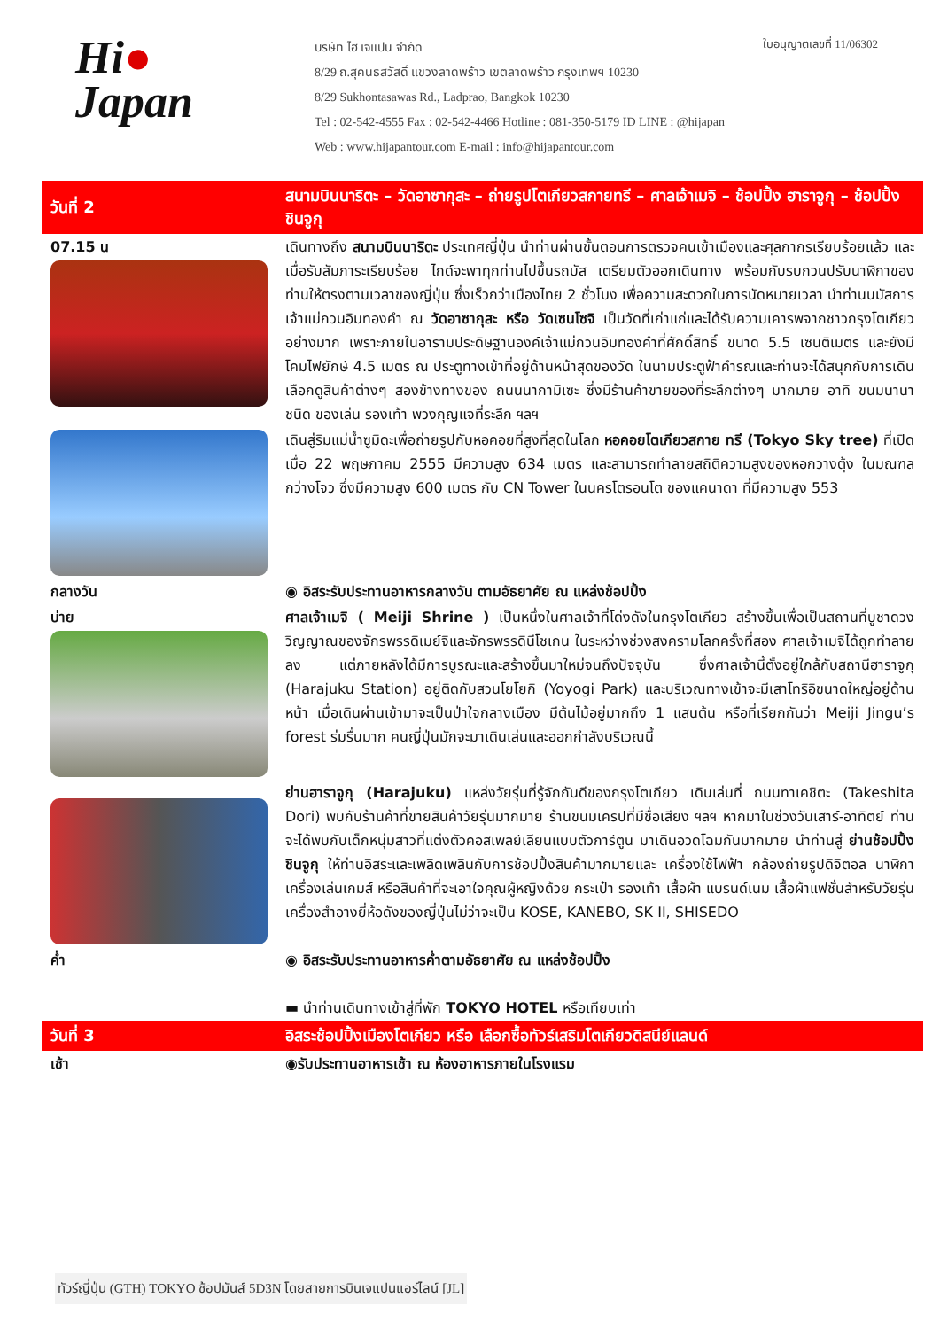Hi●
Japan
บริษัท ไฮ เจแปน จำกัด
8/29 ถ.สุคนธสวัสดิ์ แขวงลาดพร้าว เขตลาดพร้าว กรุงเทพฯ 10230
8/29 Sukhontasawas Rd., Ladprao, Bangkok 10230
Tel : 02-542-4555 Fax : 02-542-4466 Hotline : 081-350-5179 ID LINE : @hijapan
Web : www.hijapantour.com E-mail : info@hijapantour.com
ใบอนุญาตเลขที่ 11/06302
| วันที่ 2 | สนามบินนาริตะ – วัดอาซากุสะ – ถ่ายรูปโตเกียวสกายทรี – ศาลเจ้าเมจิ – ช้อปปิ้ง ฮาราจูกุ – ช้อปปิ้งชินจูกุ |
| 07.15 น | เดินทางถึง สนามบินนาริตะ ประเทศญี่ปุ่น นำท่านผ่านขั้นตอนการตรวจคนเข้าเมืองและศุลกากรเรียบร้อยแล้ว และเมื่อรับสัมภาระเรียบร้อย ไกด์จะพาทุกท่านไปขึ้นรถบัส เตรียมตัวออกเดินทาง พร้อมกับรบกวนปรับนาฬิกาของท่านให้ตรงตามเวลาของญี่ปุ่น ซึ่งเร็วกว่าเมืองไทย 2 ชั่วโมง เพื่อความสะดวกในการนัดหมายเวลา นำท่านนมัสการเจ้าแม่กวนอิมทองคำ ณ วัดอาซากุสะ หรือ วัดเซนโซจิ เป็นวัดที่เก่าแก่และได้รับความเคารพจากชาวกรุงโตเกียวอย่างมาก เพราะภายในอารามประดิษฐานองค์เจ้าแม่กวนอิมทองคำที่ศักดิ์สิทธิ์ ขนาด 5.5 เซนติเมตร และยังมี โคมไฟยักษ์ 4.5 เมตร ณ ประตูทางเข้าที่อยู่ด้านหน้าสุดของวัด ในนามประตูฟ้าคำรณและท่านจะได้สนุกกับการเดินเลือกดูสินค้าต่างๆ สองข้างทางของ ถนนนากามิเซะ ซึ่งมีร้านค้าขายของที่ระลึกต่างๆ มากมาย อาทิ ขนมนานาชนิด ของเล่น รองเท้า พวงกุญแจที่ระลึก ฯลฯ |
| | เดินสู่ริมแม่น้ำซูมิดะเพื่อถ่ายรูปกับหอคอยที่สูงที่สุดในโลก หอคอยโตเกียวสกาย ทรี (Tokyo Sky tree) ที่เปิดเมื่อ 22 พฤษภาคม 2555 มีความสูง 634 เมตร และสามารถทำลายสถิติความสูงของหอกวางตุ้ง ในมณฑลกว่างโจว ซึ่งมีความสูง 600 เมตร กับ CN Tower ในนครโตรอนโต ของแคนาดา ที่มีความสูง 553 |
| กลางวัน | ◉ อิสระรับประทานอาหารกลางวัน ตามอัธยาศัย ณ แหล่งช้อปปิ้ง |
| บ่าย | ศาลเจ้าเมจิ ( Meiji Shrine ) เป็นหนึ่งในศาลเจ้าที่โด่งดังในกรุงโตเกียว สร้างขึ้นเพื่อเป็นสถานที่บูชาดวงวิญญาณของจักรพรรดิเมย์จิและจักรพรรดินีโชเกน ในระหว่างช่วงสงครามโลกครั้งที่สอง ศาลเจ้าเมจิได้ถูกทำลายลง แต่ภายหลังได้มีการบูรณะและสร้างขึ้นมาใหม่จนถึงปัจจุบัน ซึ่งศาลเจ้านี้ตั้งอยู่ใกล้กับสถานีฮาราจูกุ (Harajuku Station) อยู่ติดกับสวนโยโยกิ (Yoyogi Park) และบริเวณทางเข้าจะมีเสาโทริอิขนาดใหญ่อยู่ด้านหน้า เมื่อเดินผ่านเข้ามาจะเป็นป่าใจกลางเมือง มีต้นไม้อยู่มากถึง 1 แสนต้น หรือที่เรียกกันว่า Meiji Jingu’s forest ร่มรื่นมาก คนญี่ปุ่นมักจะมาเดินเล่นและออกกำลังบริเวณนี้ |
| | ย่านฮาราจูกุ (Harajuku) แหล่งวัยรุ่นที่รู้จักกันดีของกรุงโตเกียว เดินเล่นที่ ถนนทาเคชิตะ (Takeshita Dori) พบกับร้านค้าที่ขายสินค้าวัยรุ่นมากมาย ร้านขนมเครปที่มีชื่อเสียง ฯลฯ หากมาในช่วงวันเสาร์-อาทิตย์ ท่านจะได้พบกับเด็กหนุ่มสาวที่แต่งตัวคอสเพลย์เลียนแบบตัวการ์ตูน มาเดินอวดโฉมกันมากมาย นำท่านสู่ ย่านช้อปปิ้งชินจูกุ ให้ท่านอิสระและเพลิดเพลินกับการช้อปปิ้งสินค้ามากมายและ เครื่องใช้ไฟฟ้า กล้องถ่ายรูปดิจิตอล นาฬิกา เครื่องเล่นเกมส์ หรือสินค้าที่จะเอาใจคุณผู้หญิงด้วย กระเป๋า รองเท้า เสื้อผ้า แบรนด์เนม เสื้อผ้าแฟชั่นสำหรับวัยรุ่น เครื่องสำอางยี่ห้อดังของญี่ปุ่นไม่ว่าจะเป็น KOSE, KANEBO, SK II, SHISEDO |
| ค่ำ | ◉ อิสระรับประทานอาหารค่ำตามอัธยาศัย ณ แหล่งช้อปปิ้ง ▬ นำท่านเดินทางเข้าสู่ที่พัก TOKYO HOTEL หรือเทียบเท่า |
| วันที่ 3 | อิสระช้อปปิ้งเมืองโตเกียว หรือ เลือกซื้อทัวร์เสริมโตเกียวดิสนีย์แลนด์ |
| เช้า | ◉รับประทานอาหารเช้า ณ ห้องอาหารภายในโรงแรม |
ทัวร์ญี่ปุ่น (GTH) TOKYO ช้อปมันส์ 5D3N โดยสายการบินเจแปนแอร์ไลน์ [JL]